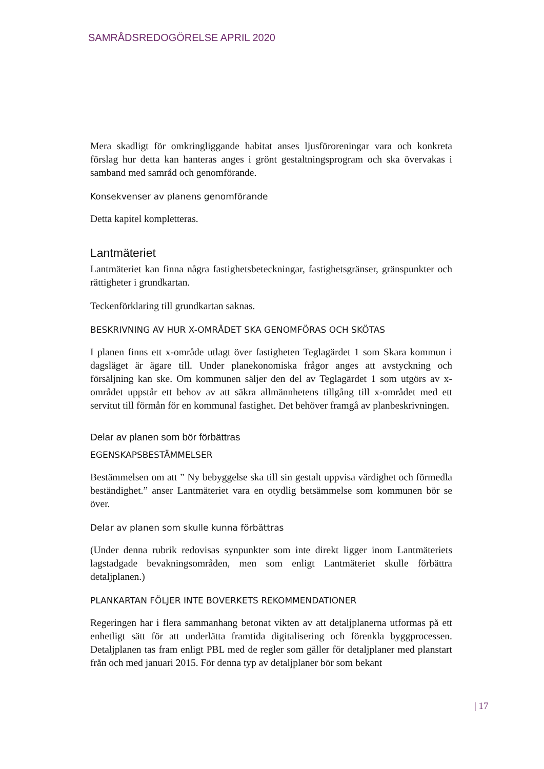SAMRÅDSREDOGÖRELSE APRIL 2020
Mera skadligt för omkringliggande habitat anses ljusföroreningar vara och konkreta förslag hur detta kan hanteras anges i grönt gestaltningsprogram och ska övervakas i samband med samråd och genomförande.
Konsekvenser av planens genomförande
Detta kapitel kompletteras.
Lantmäteriet
Lantmäteriet kan finna några fastighetsbeteckningar, fastighetsgränser, gränspunkter och rättigheter i grundkartan.
Teckenförklaring till grundkartan saknas.
BESKRIVNING AV HUR X-OMRÅDET SKA GENOMFÖRAS OCH SKÖTAS
I planen finns ett x-område utlagt över fastigheten Teglagärdet 1 som Skara kommun i dagsläget är ägare till. Under planekonomiska frågor anges att avstyckning och försäljning kan ske. Om kommunen säljer den del av Teglagärdet 1 som utgörs av x-området uppstår ett behov av att säkra allmännhetens tillgång till x-området med ett servitut till förmån för en kommunal fastighet. Det behöver framgå av planbeskrivningen.
Delar av planen som bör förbättras
EGENSKAPSBESTÄMMELSER
Bestämmelsen om att ” Ny bebyggelse ska till sin gestalt uppvisa värdighet och förmedla beständighet.” anser Lantmäteriet vara en otydlig betsämmelse som kommunen bör se över.
Delar av planen som skulle kunna förbättras
(Under denna rubrik redovisas synpunkter som inte direkt ligger inom Lantmäteriets lagstadgade bevakningsområden, men som enligt Lantmäteriet skulle förbättra detaljplanen.)
PLANKARTAN FÖLJER INTE BOVERKETS REKOMMENDATIONER
Regeringen har i flera sammanhang betonat vikten av att detaljplanerna utformas på ett enhetligt sätt för att underlätta framtida digitalisering och förenkla byggprocessen. Detaljplanen tas fram enligt PBL med de regler som gäller för detaljplaner med planstart från och med januari 2015. För denna typ av detaljplaner bör som bekant
| 17